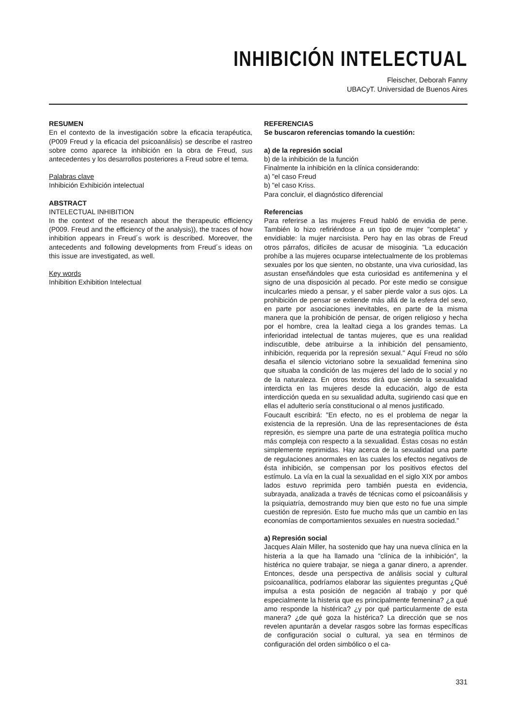INHIBICIÓN INTELECTUAL
Fleischer, Deborah Fanny
UBACyT. Universidad de Buenos Aires
RESUMEN
En el contexto de la investigación sobre la eficacia terapéutica, (P009 Freud y la eficacia del psicoanálisis) se describe el rastreo sobre como aparece la inhibición en la obra de Freud, sus antecedentes y los desarrollos posteriores a Freud sobre el tema.
Palabras clave
Inhibición Exhibición intelectual
ABSTRACT
INTELECTUAL INHIBITION
In the context of the research about the therapeutic efficiency (P009. Freud and the efficiency of the analysis)), the traces of how inhibition appears in Freud´s work is described. Moreover, the antecedents and following developments from Freud´s ideas on this issue are investigated, as well.
Key words
Inhibition Exhibition Intelectual
REFERENCIAS
Se buscaron referencias tomando la cuestión:
a) de la represión social
b) de la inhibición de la función
Finalmente la inhibición en la clínica considerando:
a) "el caso Freud
b) "el caso Kriss.
Para concluir, el diagnóstico diferencial
Referencias
Para referirse a las mujeres Freud habló de envidia de pene. También lo hizo refiriéndose a un tipo de mujer "completa" y envidiable: la mujer narcisista. Pero hay en las obras de Freud otros párrafos, difíciles de acusar de misoginia. "La educación prohíbe a las mujeres ocuparse intelectualmente de los problemas sexuales por los que sienten, no obstante, una viva curiosidad, las asustan enseñándoles que esta curiosidad es antifemenina y el signo de una disposición al pecado. Por este medio se consigue inculcarles miedo a pensar, y el saber pierde valor a sus ojos. La prohibición de pensar se extiende más allá de la esfera del sexo, en parte por asociaciones inevitables, en parte de la misma manera que la prohibición de pensar, de origen religioso y hecha por el hombre, crea la lealtad ciega a los grandes temas. La inferioridad intelectual de tantas mujeres, que es una realidad indiscutible, debe atribuirse a la inhibición del pensamiento, inhibición, requerida por la represión sexual." Aquí Freud no sólo desafia el silencio victoriano sobre la sexualidad femenina sino que situaba la condición de las mujeres del lado de lo social y no de la naturaleza. En otros textos dirá que siendo la sexualidad interdicta en las mujeres desde la educación, algo de esta interdicción queda en su sexualidad adulta, sugiriendo casi que en ellas el adulterio sería constitucional o al menos justificado.
Foucault escribirá: "En efecto, no es el problema de negar la existencia de la represión. Una de las representaciones de ésta represión, es siempre una parte de una estrategia política mucho más compleja con respecto a la sexualidad. Éstas cosas no están simplemente reprimidas. Hay acerca de la sexualidad una parte de regulaciones anormales en las cuales los efectos negativos de ésta inhibición, se compensan por los positivos efectos del estímulo. La vía en la cual la sexualidad en el siglo XIX por ambos lados estuvo reprimida pero también puesta en evidencia, subrayada, analizada a través de técnicas como el psicoanálisis y la psiquiatría, demostrando muy bien que esto no fue una simple cuestión de represión. Esto fue mucho más que un cambio en las economías de comportamientos sexuales en nuestra sociedad."
a) Represión social
Jacques Alain Miller, ha sostenido que hay una nueva clínica en la histeria a la que ha llamado una "clínica de la inhibición", la histérica no quiere trabajar, se niega a ganar dinero, a aprender. Entonces, desde una perspectiva de análisis social y cultural psicoanalítica, podríamos elaborar las siguientes preguntas ¿Qué impulsa a esta posición de negación al trabajo y por qué especialmente la histeria que es principalmente femenina? ¿a qué amo responde la histérica? ¿y por qué particularmente de esta manera? ¿de qué goza la histérica? La dirección que se nos revelen apuntarán a develar rasgos sobre las formas específicas de configuración social o cultural, ya sea en términos de configuración del orden simbólico o el ca-
331